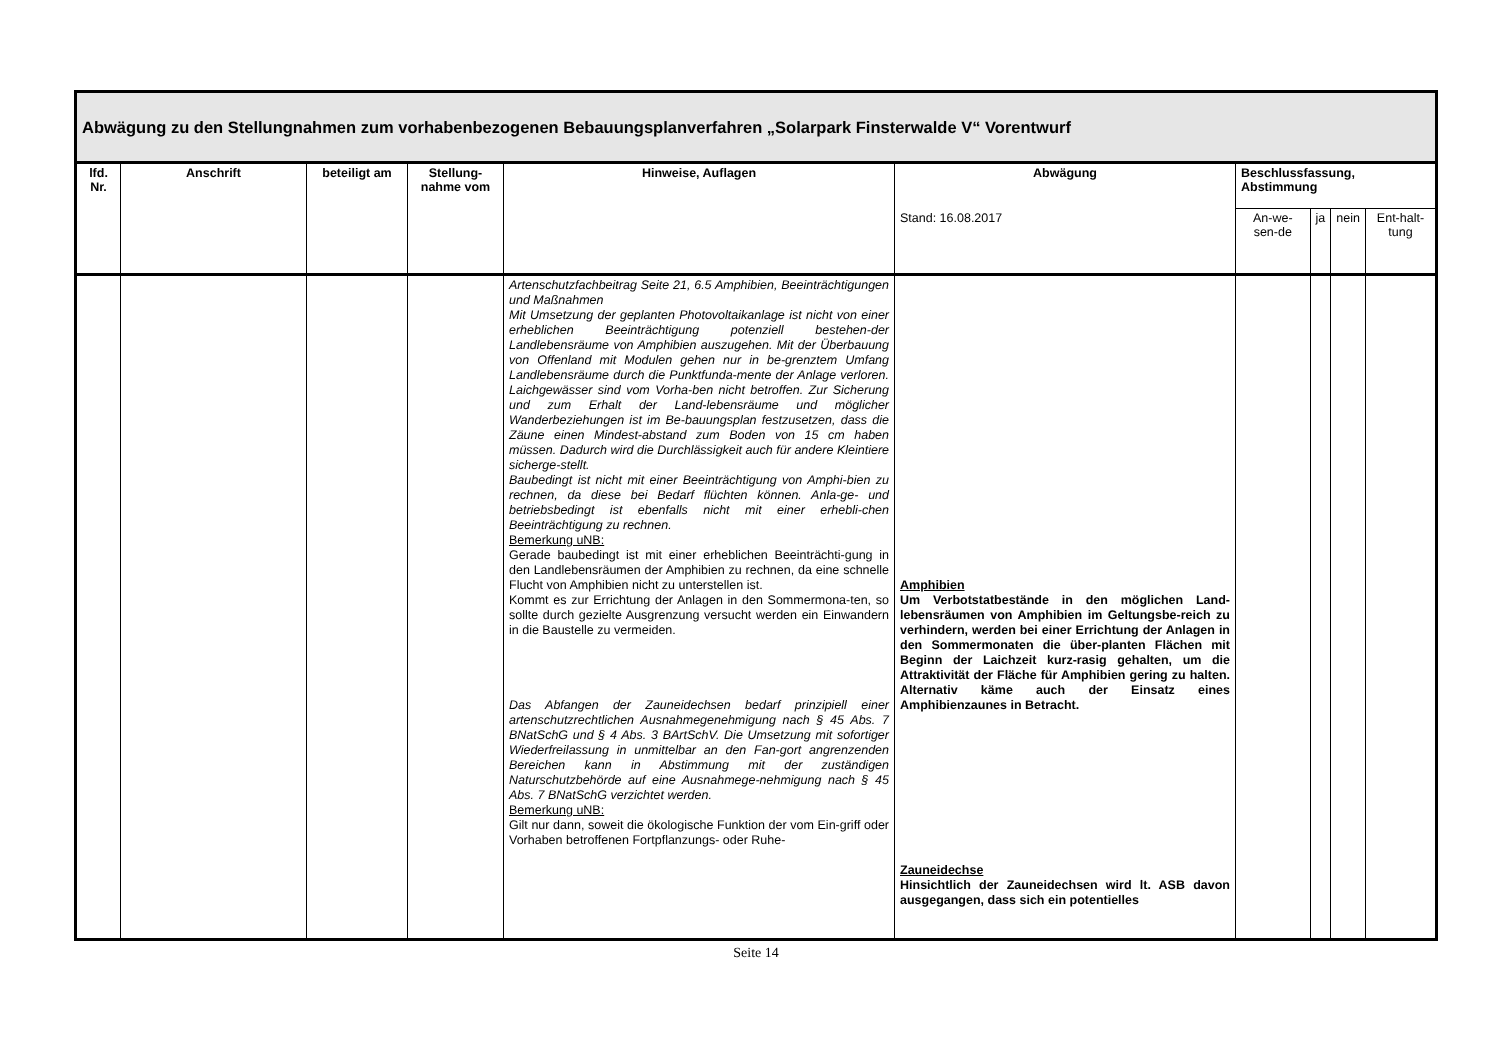| Abwägung zu den Stellungnahmen zum vorhabenbezogenen Bebauungsplanverfahren „Solarpark Finsterwalde V“ Vorentwurf | | | | | | | | | |
| --- | --- | --- | --- | --- | --- | --- | --- | --- | --- |
| lfd. Nr. | Anschrift | beteiligt am | Stellung-nahme vom | Hinweise, Auflagen | Abwägung | Beschlussfassung, Abstimmung | | | |
| | | | | | Stand: 16.08.2017 | An-we-sen-de | ja | nein | Ent-halt-tung |
| | | | | Artenschutzfachbeitrag Seite 21, 6.5 Amphibien, Beeinträchtigungen und Maßnahmen Mit Umsetzung der geplanten Photovoltaikanlage ist nicht von einer erheblichen Beeinträchtigung potenziell bestehen-der Landlebensräume von Amphibien auszugehen. Mit der Überbauung von Offenland mit Modulen gehen nur in be-grenztem Umfang Landlebensräume durch die Punktfunda-mente der Anlage verloren. Laichgewässer sind vom Vorha-ben nicht betroffen. Zur Sicherung und zum Erhalt der Land-lebensräume und möglicher Wanderbeziehungen ist im Be-bauungsplan festzusetzen, dass die Zäune einen Mindest-abstand zum Boden von 15 cm haben müssen. Dadurch wird die Durchlässigkeit auch für andere Kleintiere sicherge-stellt. Baubedingt ist nicht mit einer Beeinträchtigung von Amphi-bien zu rechnen, da diese bei Bedarf flüchten können. Anla-ge- und betriebsbedingt ist ebenfalls nicht mit einer erhebli-chen Beeinträchtigung zu rechnen. Bemerkung uNB: Gerade baubedingt ist mit einer erheblichen Beeinträchti-gung in den Landlebensräumen der Amphibien zu rechnen, da eine schnelle Flucht von Amphibien nicht zu unterstellen ist. Kommt es zur Errichtung der Anlagen in den Sommermona-ten, so sollte durch gezielte Ausgrenzung versucht werden ein Einwandern in die Baustelle zu vermeiden. Das Abfangen der Zauneidechsen bedarf prinzipiell einer artenschutzrechtlichen Ausnahmegenehmigung nach § 45 Abs. 7 BNatSchG und § 4 Abs. 3 BArtSchV. Die Umsetzung mit sofortiger Wiederfreilassung in unmittelbar an den Fan-gort angrenzenden Bereichen kann in Abstimmung mit der zuständigen Naturschutzbehörde auf eine Ausnahmege-nehmigung nach § 45 Abs. 7 BNatSchG verzichtet werden. Bemerkung uNB: Gilt nur dann, soweit die ökologische Funktion der vom Ein-griff oder Vorhaben betroffenen Fortpflanzungs- oder Ruhe- | Amphibien Um Verbotstatbestände in den möglichen Land-lebensräumen von Amphibien im Geltungsbe-reich zu verhindern, werden bei einer Errichtung der Anlagen in den Sommermonaten die über-planten Flächen mit Beginn der Laichzeit kurz-rasig gehalten, um die Attraktivität der Fläche für Amphibien gering zu halten. Alternativ käme auch der Einsatz eines Amphibienzaunes in Betracht. Zauneidechse Hinsichtlich der Zauneidechsen wird lt. ASB davon ausgegangen, dass sich ein potentielles | | | | |
Seite 14